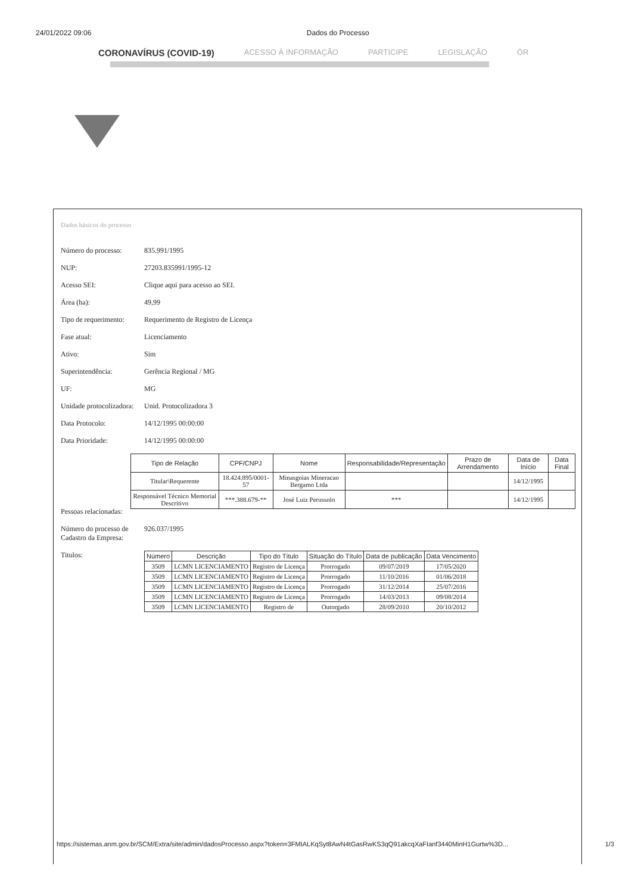24/01/2022 09:06 Dados do Processo
CORONAVÍRUS (COVID-19) ACESSO À INFORMAÇÃO PARTICIPE LEGISLAÇÃO ÓR
Dados básicos do processo
Número do processo: 835.991/1995
NUP: 27203.835991/1995-12
Acesso SEI: Clique aqui para acesso ao SEI.
Área (ha): 49,99
Tipo de requerimento: Requerimento de Registro de Licença
Fase atual: Licenciamento
Ativo: Sim
Superintendência: Gerência Regional / MG
UF: MG
Unidade protocolizadora: Unid. Protocolizadora 3
Data Protocolo: 14/12/1995 00:00:00
Data Prioridade: 14/12/1995 00:00:00
Pessoas relacionadas:
| Tipo de Relação | CPF/CNPJ | Nome | Responsabilidade/Representação | Prazo de Arrendamento | Data de Início | Data Final |
| --- | --- | --- | --- | --- | --- | --- |
| Titular\Requerente | 18.424.895/0001-57 | Minasgoias Mineracao Bergamo Ltda | | | 14/12/1995 | |
| Responsável Técnico Memorial Descritivo | ***.388.679-** | José Luiz Perussolo | *** | | 14/12/1995 | |
Número do processo de Cadastro da Empresa: 926.037/1995
Titulos:
| Número | Descrição | Tipo do Título | Situação do Título | Data de publicação | Data Vencimento |
| --- | --- | --- | --- | --- | --- |
| 3509 | LCMN LICENCIAMENTO | Registro de Licença | Prorrogado | 09/07/2019 | 17/05/2020 |
| 3509 | LCMN LICENCIAMENTO | Registro de Licença | Prorrogado | 11/10/2016 | 01/06/2018 |
| 3509 | LCMN LICENCIAMENTO | Registro de Licença | Prorrogado | 31/12/2014 | 25/07/2016 |
| 3509 | LCMN LICENCIAMENTO | Registro de Licença | Prorrogado | 14/03/2013 | 09/08/2014 |
| 3509 | LCMN LICENCIAMENTO | Registro de | Outorgado | 28/09/2010 | 20/10/2012 |
https://sistemas.anm.gov.br/SCM/Extra/site/admin/dadosProcesso.aspx?token=3FMIALKqSyt8AwN4tGasRwKS3qQ91akcqXaFIanf3440MinH1Gurtw%3D... 1/3